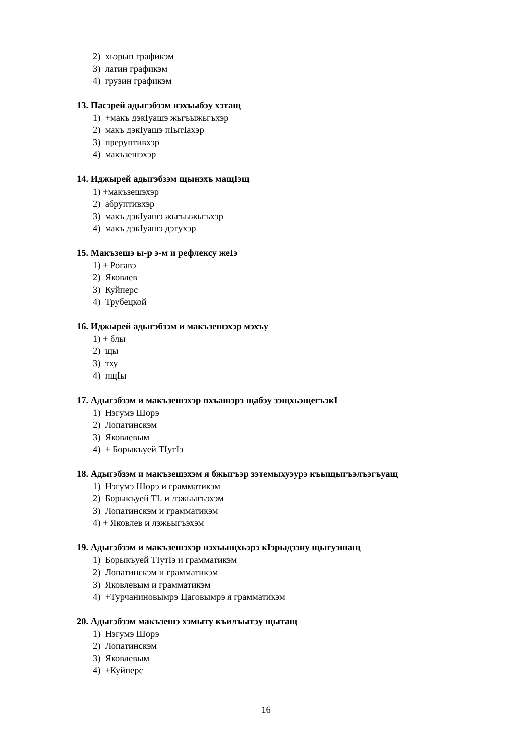2) хьэрып графикэм
3) латин графикэм
4) грузин графикэм
13. Пасэрей адыгэбзэм нэхъыбэу хэтащ
1) +макъ дэкIуашэ жьгъыжьгъхэр
2) макъ дэкIуашэ пIытIахэр
3) преруптивхэр
4) макъзешэхэр
14. Иджырей адыгэбзэм щынэхъ мащIэщ
1) +макъзешэхэр
2) абруптивхэр
3) макъ дэкIуашэ жьгъыжьгъхэр
4) макъ дэкIуашэ дэгухэр
15. Макъзешэ ы-р э-м и рефлексу жеIэ
1) + Рогавэ
2) Яковлев
3) Куйперс
4) Трубецкой
16. Иджырей адыгэбзэм и макъзешэхэр мэхъу
1) + блы
2) щы
3) тху
4) пщIы
17. Адыгэбзэм и макъзешэхэр пхъашэрэ щабэу зэщхьэщегъэкI
1) Нэгумэ Шорэ
2) Лопатинскэм
3) Яковлевым
4) + Борыкъуей ТIутIэ
18. Адыгэбзэм и макъзешэхэм я бжыгъэр зэтемыхуэурэ къыщыгъэлъэгъуащ
1) Нэгумэ Шорэ и грамматикэм
2) Борыкъуей ТI. и лэжьыгъэхэм
3) Лопатинскэм и грамматикэм
4) + Яковлев и лэжьыгъэхэм
19. Адыгэбзэм и макъзешэхэр нэхъыщхьэрэ кIэрыдзэну щыгуэшащ
1) Борыкъуей ТIутIэ и грамматикэм
2) Лопатинскэм и грамматикэм
3) Яковлевым и грамматикэм
4) +Турчаниновымрэ Цаговымрэ я грамматикэм
20. Адыгэбзэм макъзешэ хэмыту къилъытэу щытащ
1) Нэгумэ Шорэ
2) Лопатинскэм
3) Яковлевым
4) +Куйперс
16